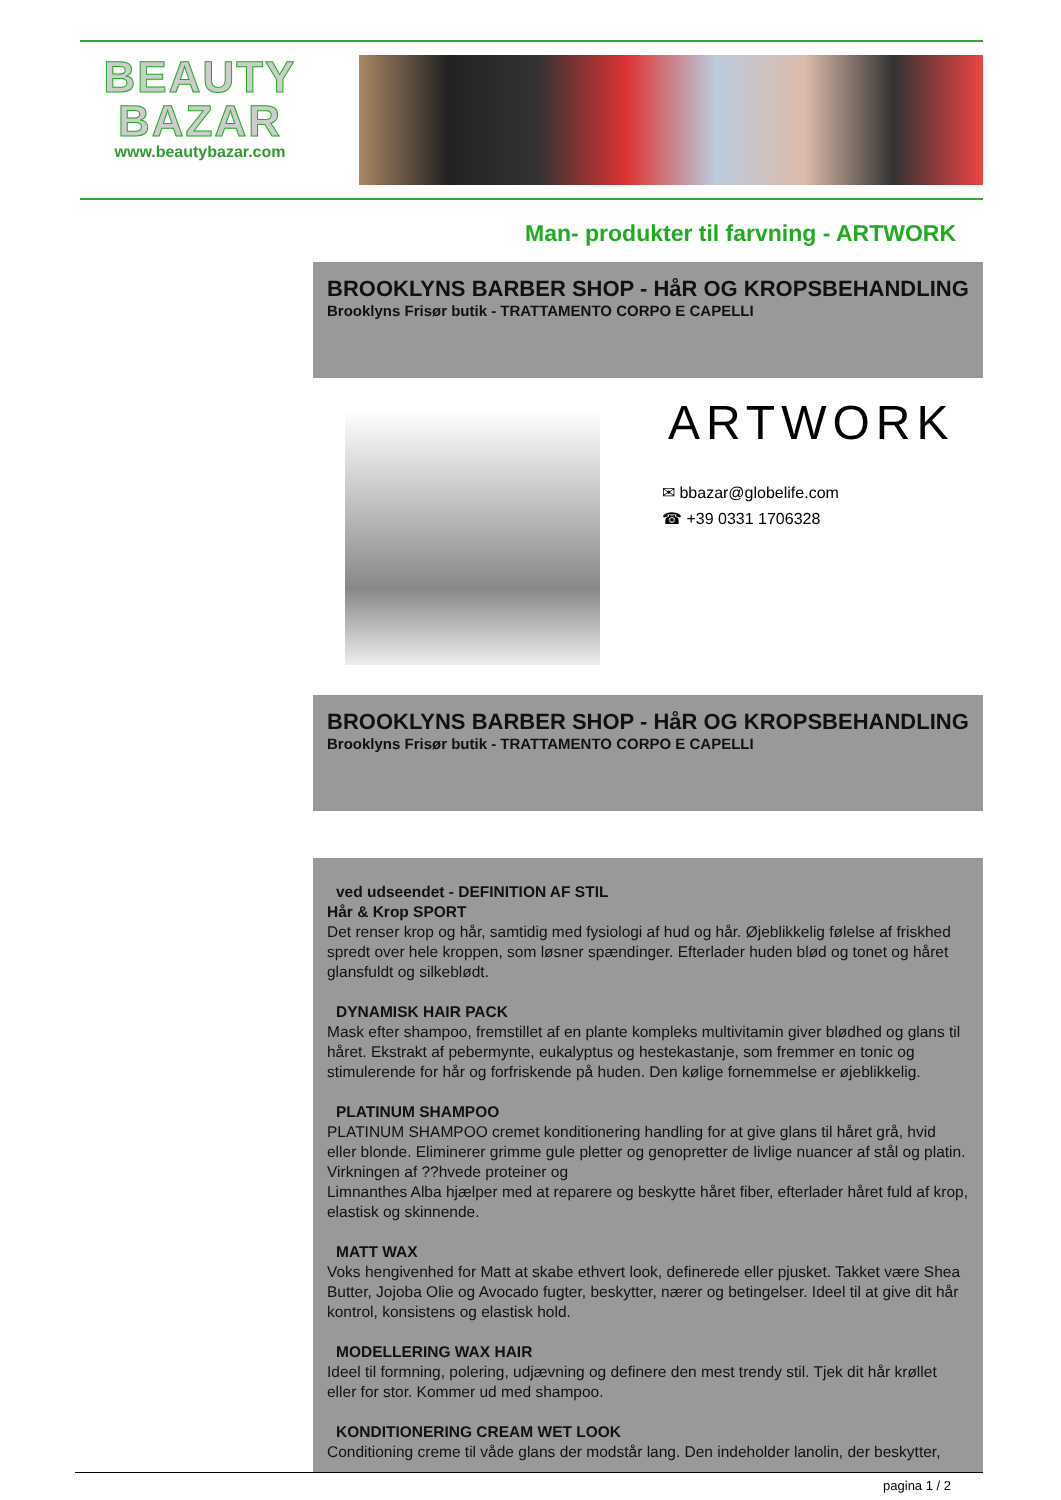BEAUTY
BAZAR
www.beautybazar.com
Man- produkter til farvning - ARTWORK
BROOKLYNS BARBER SHOP - HåR OG KROPSBEHANDLING
Brooklyns Frisør butik - TRATTAMENTO CORPO E CAPELLI
ARTWORK
✉ bbazar@globelife.com
☎ +39 0331 1706328
BROOKLYNS BARBER SHOP - HåR OG KROPSBEHANDLING
Brooklyns Frisør butik - TRATTAMENTO CORPO E CAPELLI
ved udseendet - DEFINITION AF STIL
Hår & Krop SPORT
Det renser krop og hår, samtidig med fysiologi af hud og hår. Øjeblikkelig følelse af friskhed spredt over hele kroppen, som løsner spændinger. Efterlader huden blød og tonet og håret glansfuldt og silkeblødt.
DYNAMISK HAIR PACK
Mask efter shampoo, fremstillet af en plante kompleks multivitamin giver blødhed og glans til håret. Ekstrakt af pebermynte, eukalyptus og hestekastanje, som fremmer en tonic og stimulerende for hår og forfriskende på huden. Den kølige fornemmelse er øjeblikkelig.
PLATINUM SHAMPOO
PLATINUM SHAMPOO cremet konditionering handling for at give glans til håret grå, hvid eller blonde. Eliminerer grimme gule pletter og genopretter de livlige nuancer af stål og platin. Virkningen af ??hvede proteiner og
Limnanthes Alba hjælper med at reparere og beskytte håret fiber, efterlader håret fuld af krop, elastisk og skinnende.
MATT WAX
Voks hengivenhed for Matt at skabe ethvert look, definerede eller pjusket. Takket være Shea Butter, Jojoba Olie og Avocado fugter, beskytter, nærer og betingelser. Ideel til at give dit hår kontrol, konsistens og elastisk hold.
MODELLERING WAX HAIR
Ideel til formning, polering, udjævning og definere den mest trendy stil. Tjek dit hår krøllet eller for stor. Kommer ud med shampoo.
KONDITIONERING CREAM WET LOOK
Conditioning creme til våde glans der modstår lang. Den indeholder lanolin, der beskytter,
pagina 1 / 2